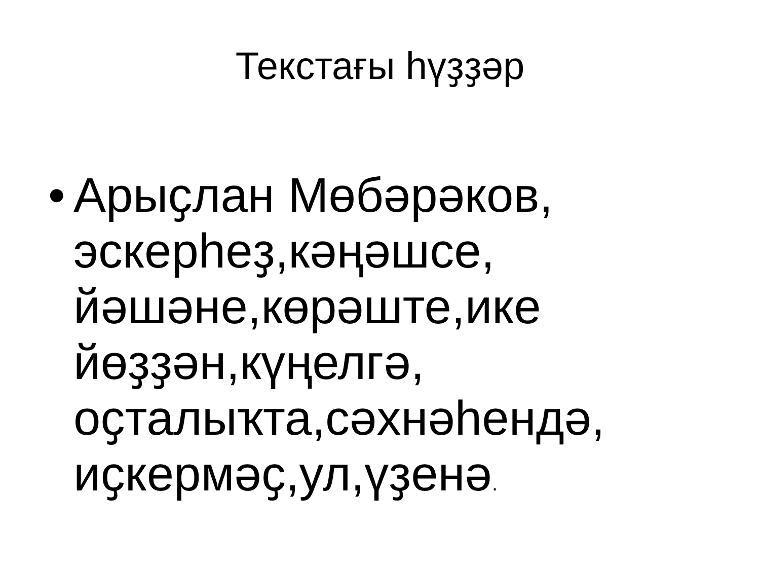Текстағы һүҙҙәр
•
Арыҫлан Мөбәрәков,
эскерһеҙ,кәңәшсе,
йәшәне,көрәште,ике
йөҙҙән,күңелгә,
оҫталыҡта,сәхнәһендә,
иҫкермәҫ,ул,үҙенә.